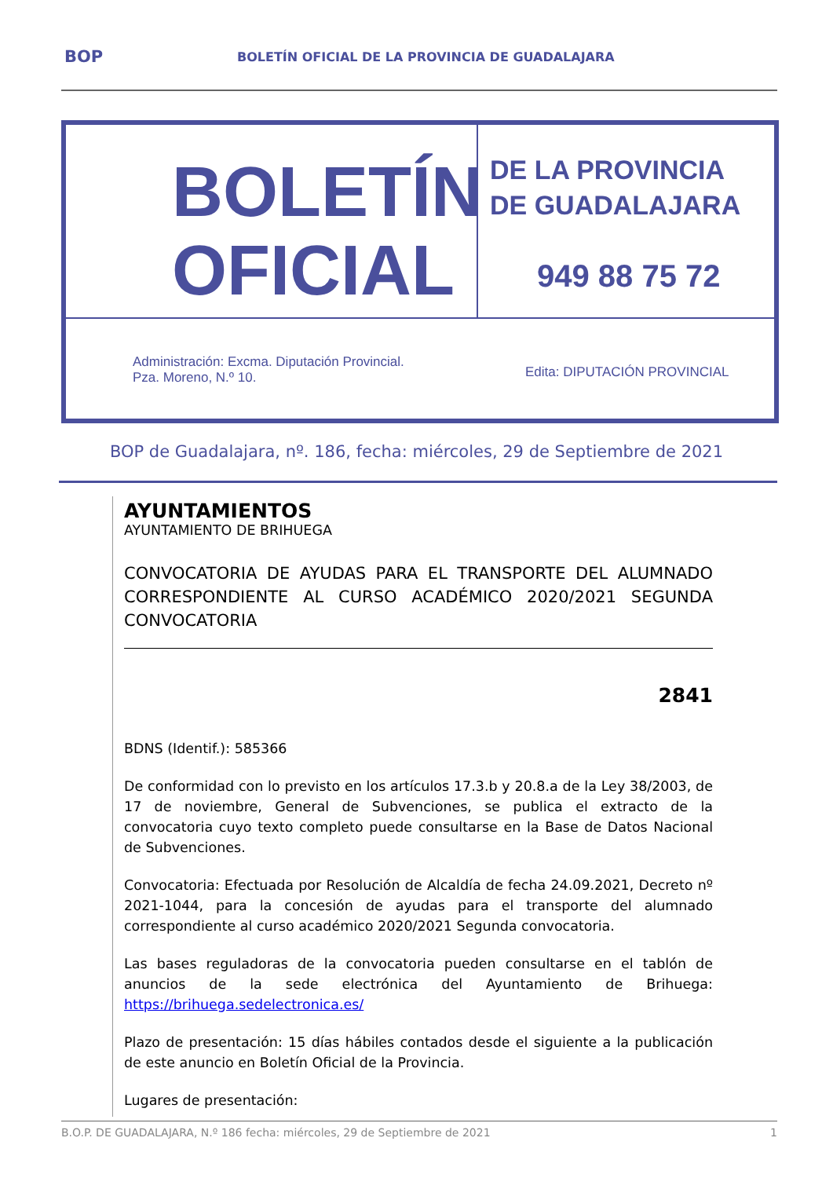BOP BOLETÍN OFICIAL DE LA PROVINCIA DE GUADALAJARA
BOLETÍN
OFICIAL
DE LA PROVINCIA
DE GUADALAJARA
949 88 75 72
Administración: Excma. Diputación Provincial.
Pza. Moreno, N.º 10.
Edita: DIPUTACIÓN PROVINCIAL
BOP de Guadalajara, nº. 186, fecha: miércoles, 29 de Septiembre de 2021
AYUNTAMIENTOS
AYUNTAMIENTO DE BRIHUEGA
CONVOCATORIA DE AYUDAS PARA EL TRANSPORTE DEL ALUMNADO CORRESPONDIENTE AL CURSO ACADÉMICO 2020/2021 SEGUNDA CONVOCATORIA
2841
BDNS (Identif.): 585366
De conformidad con lo previsto en los artículos 17.3.b y 20.8.a de la Ley 38/2003, de 17 de noviembre, General de Subvenciones, se publica el extracto de la convocatoria cuyo texto completo puede consultarse en la Base de Datos Nacional de Subvenciones.
Convocatoria: Efectuada por Resolución de Alcaldía de fecha 24.09.2021, Decreto nº 2021-1044, para la concesión de ayudas para el transporte del alumnado correspondiente al curso académico 2020/2021 Segunda convocatoria.
Las bases reguladoras de la convocatoria pueden consultarse en el tablón de anuncios de la sede electrónica del Ayuntamiento de Brihuega: https://brihuega.sedelectronica.es/
Plazo de presentación: 15 días hábiles contados desde el siguiente a la publicación de este anuncio en Boletín Oficial de la Provincia.
Lugares de presentación:
B.O.P. DE GUADALAJARA, N.º 186 fecha: miércoles, 29 de Septiembre de 2021 1